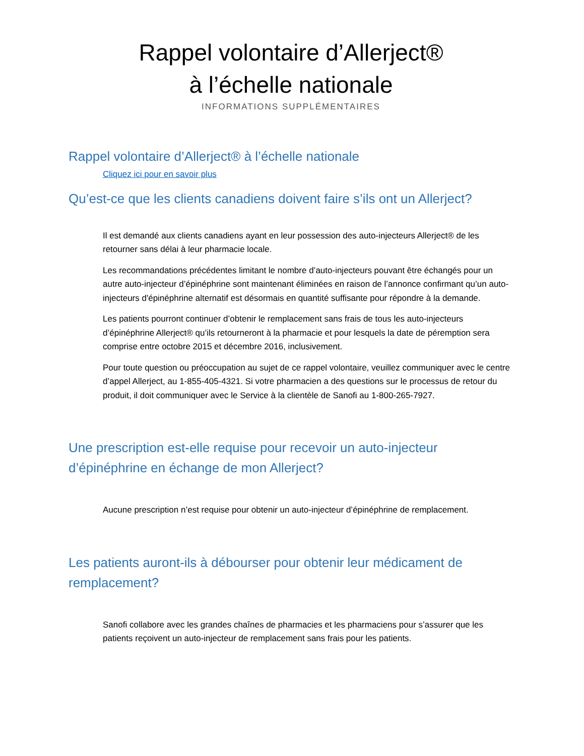Rappel volontaire d’Allerject®
à l’échelle nationale
INFORMATIONS SUPPLÉMENTAIRES
Rappel volontaire d’Allerject® à l’échelle nationale
Cliquez ici pour en savoir plus
Qu’est-ce que les clients canadiens doivent faire s’ils ont un Allerject?
Il est demandé aux clients canadiens ayant en leur possession des auto-injecteurs Allerject® de les retourner sans délai à leur pharmacie locale.
Les recommandations précédentes limitant le nombre d’auto-injecteurs pouvant être échangés pour un autre auto-injecteur d’épinéphrine sont maintenant éliminées en raison de l’annonce confirmant qu’un auto-injecteurs d'épinéphrine alternatif est désormais en quantité suffisante pour répondre à la demande.
Les patients pourront continuer d’obtenir le remplacement sans frais de tous les auto-injecteurs d’épinéphrine Allerject® qu’ils retourneront à la pharmacie et pour lesquels la date de péremption sera comprise entre octobre 2015 et décembre 2016, inclusivement.
Pour toute question ou préoccupation au sujet de ce rappel volontaire, veuillez communiquer avec le centre d’appel Allerject, au 1-855-405-4321. Si votre pharmacien a des questions sur le processus de retour du produit, il doit communiquer avec le Service à la clientèle de Sanofi au 1-800-265-7927.
Une prescription est-elle requise pour recevoir un auto-injecteur d’épinéphrine en échange de mon Allerject?
Aucune prescription n’est requise pour obtenir un auto-injecteur d’épinéphrine de remplacement.
Les patients auront-ils à débourser pour obtenir leur médicament de remplacement?
Sanofi collabore avec les grandes chaînes de pharmacies et les pharmaciens pour s’assurer que les patients reçoivent un auto-injecteur de remplacement sans frais pour les patients.